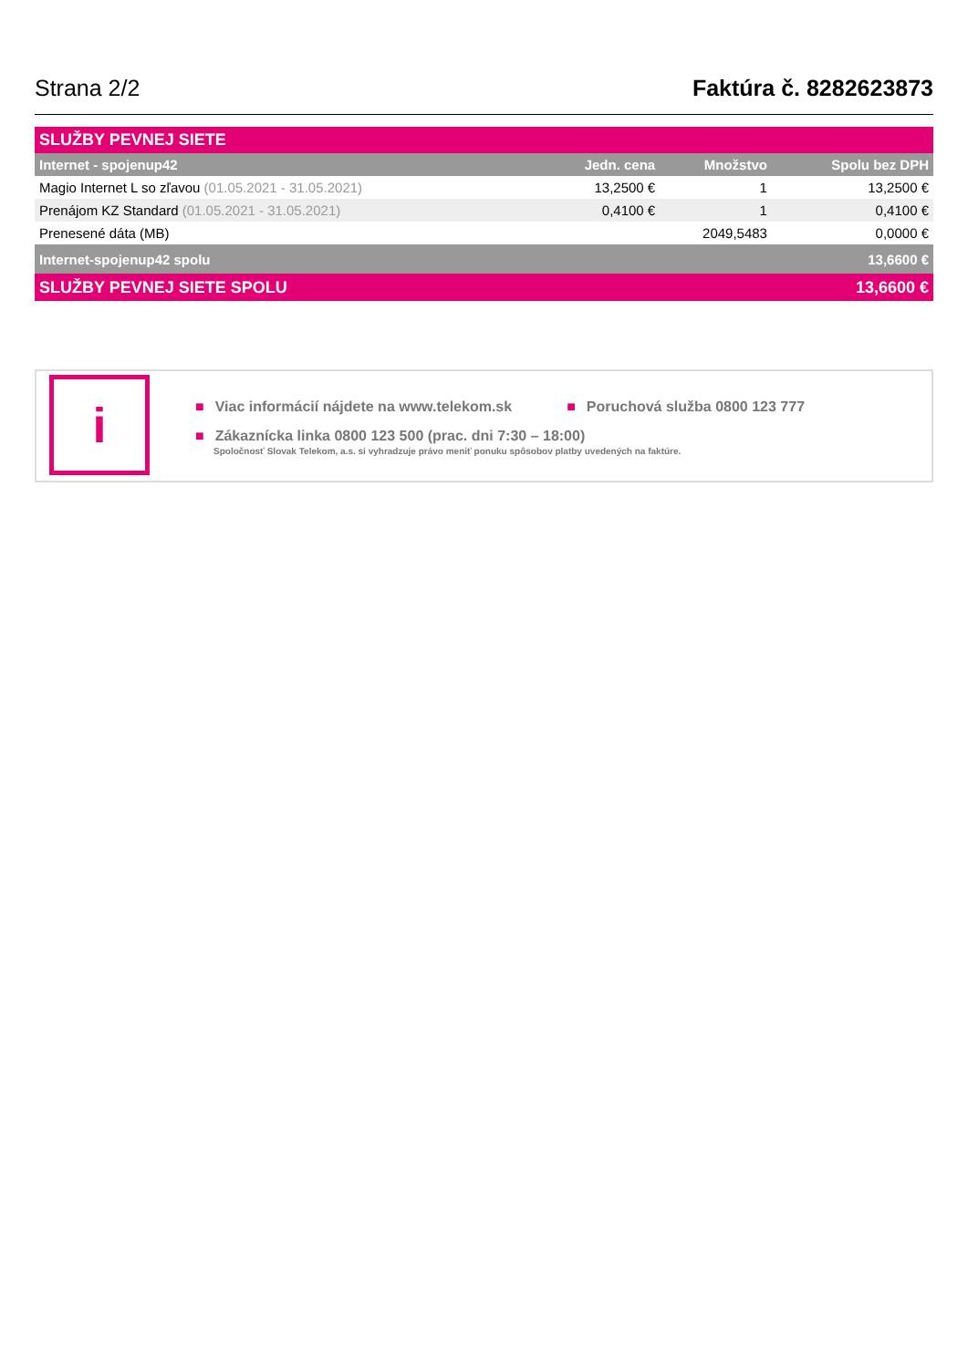Strana 2/2
Faktúra č. 8282623873
| SLUŽBY PEVNEJ SIETE | | | |
| Internet - spojenup42 | Jedn. cena | Množstvo | Spolu bez DPH |
| Magio Internet L so zľavou (01.05.2021 - 31.05.2021) | 13,2500 € | 1 | 13,2500 € |
| Prenájom KZ Standard (01.05.2021 - 31.05.2021) | 0,4100 € | 1 | 0,4100 € |
| Prenesené dáta (MB) | | 2049,5483 | 0,0000 € |
| Internet-spojenup42 spolu | | | 13,6600 € |
| SLUŽBY PEVNEJ SIETE SPOLU | | | 13,6600 € |
i
■ Viac informácií nájdete na www.telekom.sk
■ Poruchová služba 0800 123 777
■ Zákaznícka linka 0800 123 500 (prac. dni 7:30 – 18:00)
Spoločnosť Slovak Telekom, a.s. si vyhradzuje právo meniť ponuku spôsobov platby uvedených na faktúre.